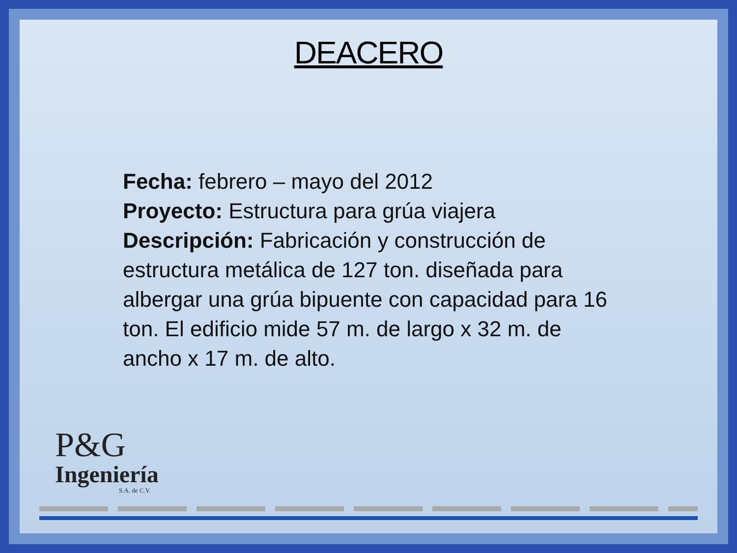DEACERO
Fecha: febrero – mayo del 2012
Proyecto: Estructura para grúa viajera
Descripción: Fabricación y construcción de estructura metálica de 127 ton. diseñada para albergar una grúa bipuente con capacidad para 16 ton. El edificio mide 57 m. de largo x 32 m. de ancho x 17 m. de alto.
P&G
Ingeniería
S.A. de C.V.